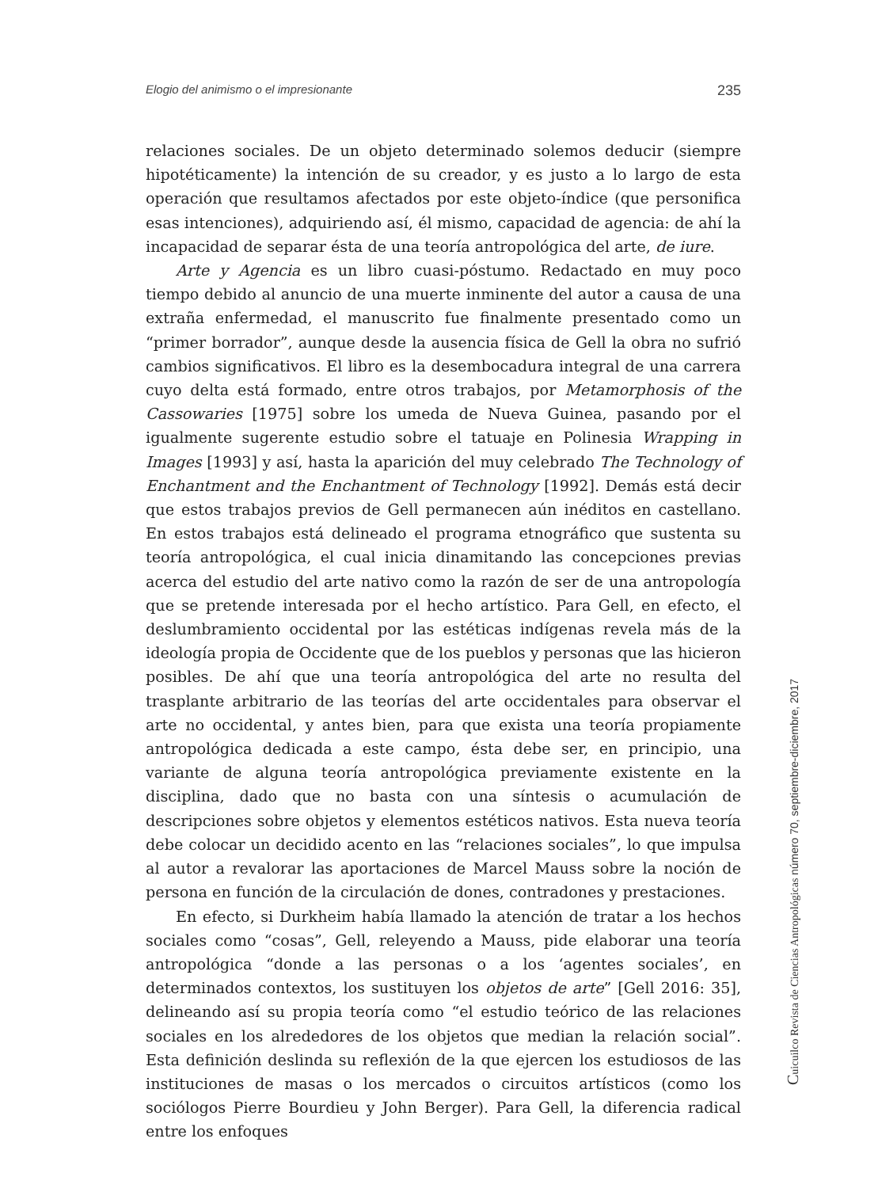Elogio del animismo o el impresionante 235
relaciones sociales. De un objeto determinado solemos deducir (siempre hipotéticamente) la intención de su creador, y es justo a lo largo de esta operación que resultamos afectados por este objeto-índice (que personifica esas intenciones), adquiriendo así, él mismo, capacidad de agencia: de ahí la incapacidad de separar ésta de una teoría antropológica del arte, de iure.
Arte y Agencia es un libro cuasi-póstumo. Redactado en muy poco tiempo debido al anuncio de una muerte inminente del autor a causa de una extraña enfermedad, el manuscrito fue finalmente presentado como un “primer borrador”, aunque desde la ausencia física de Gell la obra no sufrió cambios significativos. El libro es la desembocadura integral de una carrera cuyo delta está formado, entre otros trabajos, por Metamorphosis of the Cassowaries [1975] sobre los umeda de Nueva Guinea, pasando por el igualmente sugerente estudio sobre el tatuaje en Polinesia Wrapping in Images [1993] y así, hasta la aparición del muy celebrado The Technology of Enchantment and the Enchantment of Technology [1992]. Demás está decir que estos trabajos previos de Gell permanecen aún inéditos en castellano. En estos trabajos está delineado el programa etnográfico que sustenta su teoría antropológica, el cual inicia dinamitando las concepciones previas acerca del estudio del arte nativo como la razón de ser de una antropología que se pretende interesada por el hecho artístico. Para Gell, en efecto, el deslumbramiento occidental por las estéticas indígenas revela más de la ideología propia de Occidente que de los pueblos y personas que las hicieron posibles. De ahí que una teoría antropológica del arte no resulta del trasplante arbitrario de las teorías del arte occidentales para observar el arte no occidental, y antes bien, para que exista una teoría propiamente antropológica dedicada a este campo, ésta debe ser, en principio, una variante de alguna teoría antropológica previamente existente en la disciplina, dado que no basta con una síntesis o acumulación de descripciones sobre objetos y elementos estéticos nativos. Esta nueva teoría debe colocar un decidido acento en las “relaciones sociales”, lo que impulsa al autor a revalorar las aportaciones de Marcel Mauss sobre la noción de persona en función de la circulación de dones, contradones y prestaciones.
En efecto, si Durkheim había llamado la atención de tratar a los hechos sociales como “cosas”, Gell, releyendo a Mauss, pide elaborar una teoría antropológica “donde a las personas o a los ‘agentes sociales’, en determinados contextos, los sustituyen los objetos de arte” [Gell 2016: 35], delineando así su propia teoría como “el estudio teórico de las relaciones sociales en los alrededores de los objetos que median la relación social”. Esta definición deslinda su reflexión de la que ejercen los estudiosos de las instituciones de masas o los mercados o circuitos artísticos (como los sociólogos Pierre Bourdieu y John Berger). Para Gell, la diferencia radical entre los enfoques
Cuicuilco Revista de Ciencias Antropológicas número 70, septiembre-diciembre, 2017